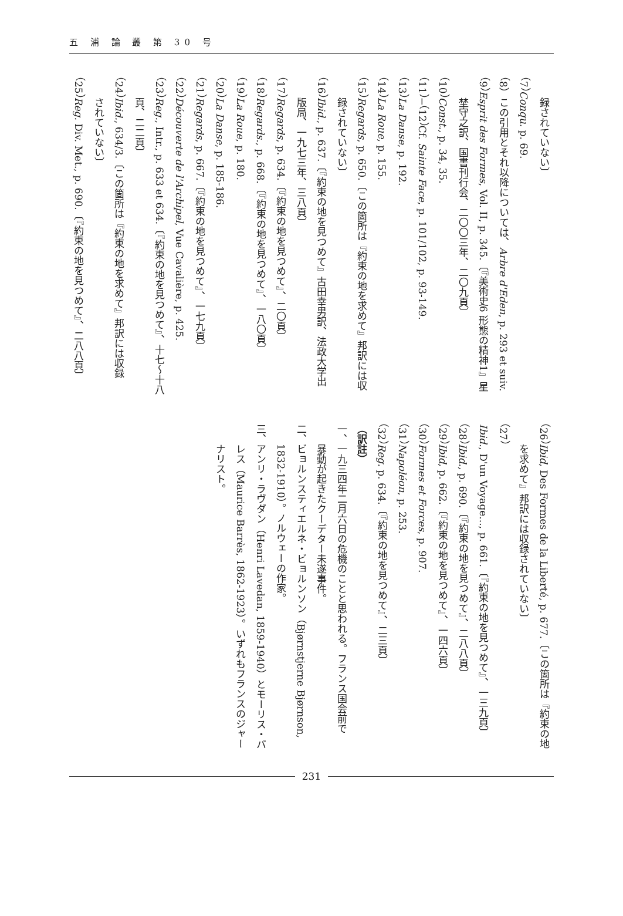五 浦 論 叢 第 30 号
録されていない〕
（7）Conqu. p. 69.
（8）この引用とそれ以降については、Arbre d'Eden, p. 293 et suiv.
（9）Esprit des Formes, Vol. II, p. 345.〔『美術史6 形態の精神1』星
埜守之訳、国書刊行会、二〇〇三年、二〇九頁〕
（10）Const., p. 34, 35.
（11）−（12）Cf. Sainte Face, p. 101/102, p. 93-149.
（13）La Danse, p. 192.
（14）La Roue, p. 155.
（15）Regards, p. 650.〔この箇所は『約束の地を求めて』邦訳には収
録されていない〕
（16）Ibid., p. 637.〔『約束の地を見つめて』古田幸男訳、法政大学出
版局、一九七三年、三八頁〕
（17）Regards, p. 634.〔『約束の地を見つめて』、二〇頁〕
（18）Regards., p. 668.〔『約束の地を見つめて』、一八〇頁〕
（19）La Roue, p. 180.
（20）La Danse, p. 185-186.
（21）Regards, p. 667.〔『約束の地を見つめて』、一七九頁〕
（22）Découverte de l'Archipel, Vue Cavalière, p. 425.
（23）Reg., Intr., p. 633 et 634.〔『約束の地を見つめて』、十七〜十八
頁、二二頁〕
（24）Ibid., 634/3.〔この箇所は『約束の地を求めて』邦訳には収録
されていない〕
（25）Reg. Div. Met., p. 690.〔『約束の地を見つめて』、二八八頁〕
（26）Ibid, Des Formes de la Liberté, p. 677.〔この箇所は『約束の地
を求めて』邦訳には収録されていない〕
（27）Ibid., D'un Voyage..., p. 661.〔『約束の地を見つめて』、一三九頁〕
（28）Ibid., p. 690.〔『約束の地を見つめて』、二八八頁〕
（29）Ibid, p. 662.〔『約束の地を見つめて』、一四六頁〕
（30）Formes et Forces, p. 907.
（31）Napoléon, p. 253.
（32）Reg. p. 634.〔『約束の地を見つめて』、二三頁〕
（訳註）
一、一九三四年二月六日の危機のことと思われる。フランス国会前で
暴動が起きたクーデター未遂事件。
二、ビョルンスティエルネ・ビョルンソン（Bjørnstjerne Bjørnson,
1832-1910）。ノルウェーの作家。
三、アンリ・ラヴダン（Henri Lavedan, 1859-1940）とモーリス・バ
レス（Maurice Barrès, 1862-1923）。いずれもフランスのジャー
ナリスト。
231